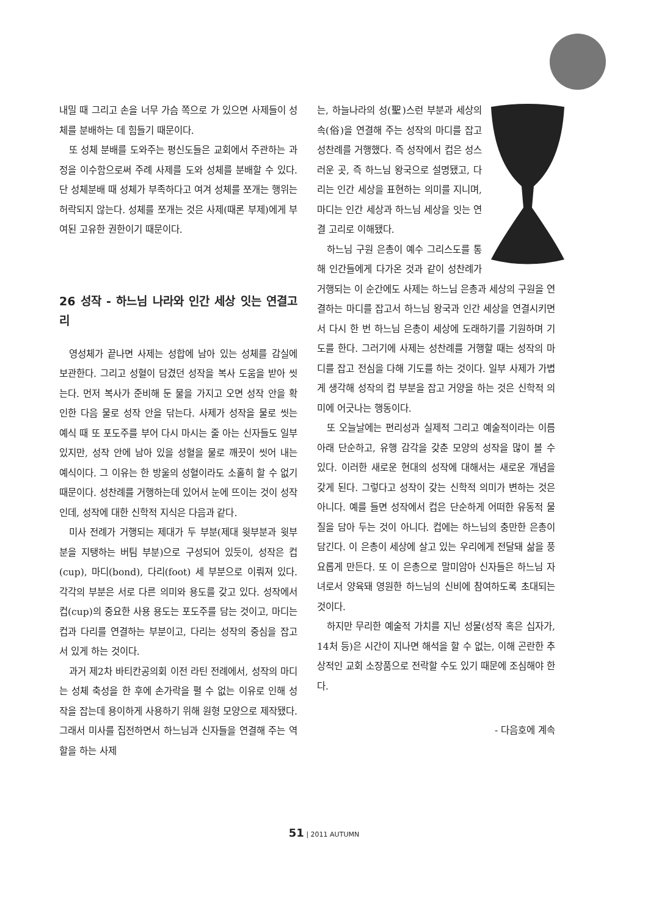내밀 때 그리고 손을 너무 가슴 쪽으로 가 있으면 사제들이 성체를 분배하는 데 힘들기 때문이다.
또 성체 분배를 도와주는 평신도들은 교회에서 주관하는 과정을 이수함으로써 주례 사제를 도와 성체를 분배할 수 있다. 단 성체분배 때 성체가 부족하다고 여겨 성체를 쪼개는 행위는 허락되지 않는다. 성체를 쪼개는 것은 사제(때론 부제)에게 부여된 고유한 권한이기 때문이다.
26 성작 - 하느님 나라와 인간 세상 잇는 연결고리
영성체가 끝나면 사제는 성합에 남아 있는 성체를 감실에 보관한다. 그리고 성혈이 담겼던 성작을 복사 도움을 받아 씻는다. 먼저 복사가 준비해 둔 물을 가지고 오면 성작 안을 확인한 다음 물로 성작 안을 닦는다. 사제가 성작을 물로 씻는 예식 때 또 포도주를 부어 다시 마시는 줄 아는 신자들도 일부 있지만, 성작 안에 남아 있을 성혈을 물로 깨끗이 씻어 내는 예식이다. 그 이유는 한 방울의 성혈이라도 소홀히 할 수 없기 때문이다. 성찬례를 거행하는데 있어서 눈에 뜨이는 것이 성작인데, 성작에 대한 신학적 지식은 다음과 같다.
미사 전례가 거행되는 제대가 두 부분(제대 윗부분과 윗부분을 지탱하는 버팀 부분)으로 구성되어 있듯이, 성작은 컵(cup), 마디(bond), 다리(foot) 세 부분으로 이뤄져 있다. 각각의 부분은 서로 다른 의미와 용도를 갖고 있다. 성작에서 컵(cup)의 중요한 사용 용도는 포도주를 담는 것이고, 마디는 컵과 다리를 연결하는 부분이고, 다리는 성작의 중심을 잡고 서 있게 하는 것이다.
과거 제2차 바티칸공의회 이전 라틴 전례에서, 성작의 마디는 성체 축성을 한 후에 손가락을 펼 수 없는 이유로 인해 성작을 잡는데 용이하게 사용하기 위해 원형 모양으로 제작됐다. 그래서 미사를 집전하면서 하느님과 신자들을 연결해 주는 역할을 하는 사제
는, 하늘나라의 성(聖)스런 부분과 세상의 속(俗)을 연결해 주는 성작의 마디를 잡고 성찬례를 거행했다. 즉 성작에서 컵은 성스러운 곳, 즉 하느님 왕국으로 설명됐고, 다리는 인간 세상을 표현하는 의미를 지니며, 마디는 인간 세상과 하느님 세상을 잇는 연결 고리로 이해됐다.
하느님 구원 은총이 예수 그리스도를 통해 인간들에게 다가온 것과 같이 성찬례가 거행되는 이 순간에도 사제는 하느님 은총과 세상의 구원을 연결하는 마디를 잡고서 하느님 왕국과 인간 세상을 연결시키면서 다시 한 번 하느님 은총이 세상에 도래하기를 기원하며 기도를 한다. 그러기에 사제는 성찬례를 거행할 때는 성작의 마디를 잡고 전심을 다해 기도를 하는 것이다. 일부 사제가 가볍게 생각해 성작의 컵 부분을 잡고 거양을 하는 것은 신학적 의미에 어긋나는 행동이다.
또 오늘날에는 편리성과 실제적 그리고 예술적이라는 이름 아래 단순하고, 유행 감각을 갖춘 모양의 성작을 많이 볼 수 있다. 이러한 새로운 현대의 성작에 대해서는 새로운 개념을 갖게 된다. 그렇다고 성작이 갖는 신학적 의미가 변하는 것은 아니다. 예를 들면 성작에서 컵은 단순하게 어떠한 유동적 물질을 담아 두는 것이 아니다. 컵에는 하느님의 충만한 은총이 담긴다. 이 은총이 세상에 살고 있는 우리에게 전달돼 삶을 풍요롭게 만든다. 또 이 은총으로 말미암아 신자들은 하느님 자녀로서 양육돼 영원한 하느님의 신비에 참여하도록 초대되는 것이다.
하지만 무리한 예술적 가치를 지닌 성물(성작 혹은 십자가, 14처 등)은 시간이 지나면 해석을 할 수 없는, 이해 곤란한 추상적인 교회 소장품으로 전락할 수도 있기 때문에 조심해야 한다.
- 다음호에 계속
51 | 2011 AUTUMN